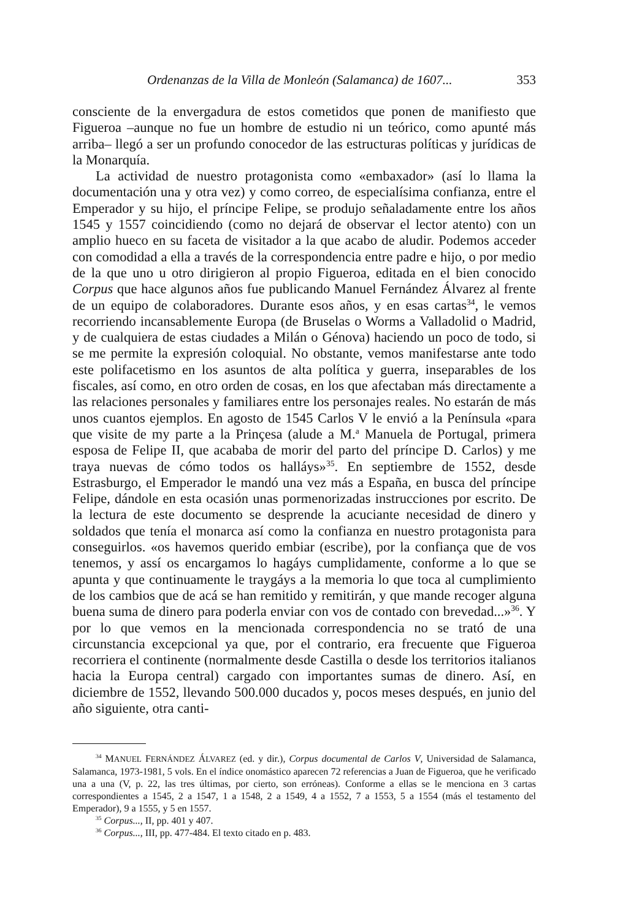Ordenanzas de la Villa de Monleón (Salamanca) de 1607... 353
consciente de la envergadura de estos cometidos que ponen de manifiesto que Figueroa –aunque no fue un hombre de estudio ni un teórico, como apunté más arriba– llegó a ser un profundo conocedor de las estructuras políticas y jurídicas de la Monarquía.
La actividad de nuestro protagonista como «embaxador» (así lo llama la documentación una y otra vez) y como correo, de especialísima confianza, entre el Emperador y su hijo, el príncipe Felipe, se produjo señaladamente entre los años 1545 y 1557 coincidiendo (como no dejará de observar el lector atento) con un amplio hueco en su faceta de visitador a la que acabo de aludir. Podemos acceder con comodidad a ella a través de la correspondencia entre padre e hijo, o por medio de la que uno u otro dirigieron al propio Figueroa, editada en el bien conocido Corpus que hace algunos años fue publicando Manuel Fernández Álvarez al frente de un equipo de colaboradores. Durante esos años, y en esas cartas<sup>34</sup>, le vemos recorriendo incansablemente Europa (de Bruselas o Worms a Valladolid o Madrid, y de cualquiera de estas ciudades a Milán o Génova) haciendo un poco de todo, si se me permite la expresión coloquial. No obstante, vemos manifestarse ante todo este polifacetismo en los asuntos de alta política y guerra, inseparables de los fiscales, así como, en otro orden de cosas, en los que afectaban más directamente a las relaciones personales y familiares entre los personajes reales. No estarán de más unos cuantos ejemplos. En agosto de 1545 Carlos V le envió a la Península «para que visite de my parte a la Prinçesa (alude a M.<sup>a</sup> Manuela de Portugal, primera esposa de Felipe II, que acababa de morir del parto del príncipe D. Carlos) y me traya nuevas de cómo todos os halláys»<sup>35</sup>. En septiembre de 1552, desde Estrasburgo, el Emperador le mandó una vez más a España, en busca del príncipe Felipe, dándole en esta ocasión unas pormenorizadas instrucciones por escrito. De la lectura de este documento se desprende la acuciante necesidad de dinero y soldados que tenía el monarca así como la confianza en nuestro protagonista para conseguirlos. «os havemos querido embiar (escribe), por la confiança que de vos tenemos, y assí os encargamos lo hagáys cumplidamente, conforme a lo que se apunta y que continuamente le traygáys a la memoria lo que toca al cumplimiento de los cambios que de acá se han remitido y remitirán, y que mande recoger alguna buena suma de dinero para poderla enviar con vos de contado con brevedad...»<sup>36</sup>. Y por lo que vemos en la mencionada correspondencia no se trató de una circunstancia excepcional ya que, por el contrario, era frecuente que Figueroa recorriera el continente (normalmente desde Castilla o desde los territorios italianos hacia la Europa central) cargado con importantes sumas de dinero. Así, en diciembre de 1552, llevando 500.000 ducados y, pocos meses después, en junio del año siguiente, otra canti-
<sup>34</sup> MANUEL FERNÁNDEZ ÁLVAREZ (ed. y dir.), Corpus documental de Carlos V, Universidad de Salamanca, Salamanca, 1973-1981, 5 vols. En el índice onomástico aparecen 72 referencias a Juan de Figueroa, que he verificado una a una (V, p. 22, las tres últimas, por cierto, son erróneas). Conforme a ellas se le menciona en 3 cartas correspondientes a 1545, 2 a 1547, 1 a 1548, 2 a 1549, 4 a 1552, 7 a 1553, 5 a 1554 (más el testamento del Emperador), 9 a 1555, y 5 en 1557.
<sup>35</sup> Corpus..., II, pp. 401 y 407.
<sup>36</sup> Corpus..., III, pp. 477-484. El texto citado en p. 483.